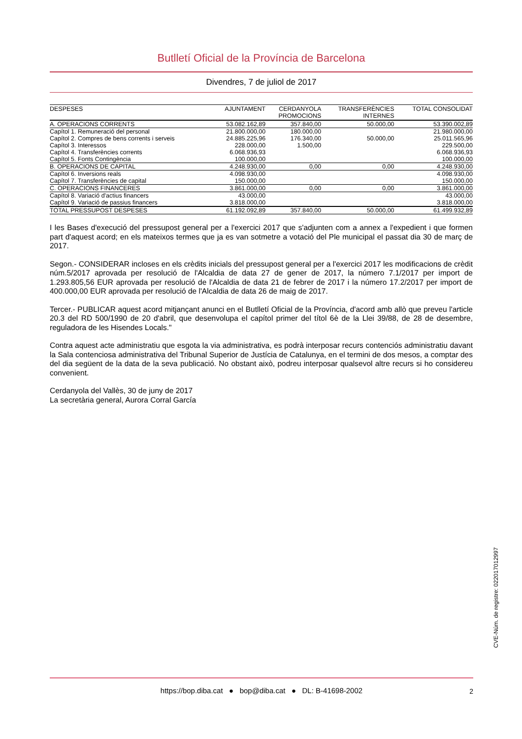Butlletí Oficial de la Província de Barcelona
Divendres, 7 de juliol de 2017
| DESPESES | AJUNTAMENT | CERDANYOLA PROMOCIONS | TRANSFERÈNCIES INTERNES | TOTAL CONSOLIDAT |
| --- | --- | --- | --- | --- |
| A. OPERACIONS CORRENTS | 53.082.162,89 | 357.840,00 | 50.000,00 | 53.390.002,89 |
| Capítol 1. Remuneració del personal | 21.800.000,00 | 180.000,00 | | 21.980.000,00 |
| Capítol 2. Compres de bens corrents i serveis | 24.885.225,96 | 176.340,00 | 50.000,00 | 25.011.565,96 |
| Capítol 3. Interessos | 228.000,00 | 1.500,00 | | 229.500,00 |
| Capítol 4. Transferències corrents | 6.068.936,93 | | | 6.068.936,93 |
| Capítol 5. Fonts Contingència | 100.000,00 | | | 100.000,00 |
| B. OPERACIONS DE CAPITAL | 4.248.930,00 | 0,00 | 0,00 | 4.248.930,00 |
| Capítol 6. Inversions reals | 4.098.930,00 | | | 4.098.930,00 |
| Capítol 7. Transferències de capital | 150.000,00 | | | 150.000,00 |
| C. OPERACIONS FINANCERES | 3.861.000,00 | 0,00 | 0,00 | 3.861.000,00 |
| Capítol 8. Variació d'actius financers | 43.000,00 | | | 43.000,00 |
| Capítol 9. Variació de passius financers | 3.818.000,00 | | | 3.818.000,00 |
| TOTAL PRESSUPOST DESPESES | 61.192.092,89 | 357.840,00 | 50.000,00 | 61.499.932,89 |
I les Bases d'execució del pressupost general per a l'exercici 2017 que s'adjunten com a annex a l'expedient i que formen part d'aquest acord; en els mateixos termes que ja es van sotmetre a votació del Ple municipal el passat dia 30 de març de 2017.
Segon.- CONSIDERAR incloses en els crèdits inicials del pressupost general per a l'exercici 2017 les modificacions de crèdit núm.5/2017 aprovada per resolució de l'Alcaldia de data 27 de gener de 2017, la número 7.1/2017 per import de 1.293.805,56 EUR aprovada per resolució de l'Alcaldia de data 21 de febrer de 2017 i la número 17.2/2017 per import de 400.000,00 EUR aprovada per resolució de l'Alcaldia de data 26 de maig de 2017.
Tercer.- PUBLICAR aquest acord mitjançant anunci en el Butlletí Oficial de la Província, d'acord amb allò que preveu l'article 20.3 del RD 500/1990 de 20 d'abril, que desenvolupa el capítol primer del títol 6è de la Llei 39/88, de 28 de desembre, reguladora de les Hisendes Locals."
Contra aquest acte administratiu que esgota la via administrativa, es podrà interposar recurs contenciós administratiu davant la Sala contenciosa administrativa del Tribunal Superior de Justícia de Catalunya, en el termini de dos mesos, a comptar des del dia següent de la data de la seva publicació. No obstant això, podreu interposar qualsevol altre recurs si ho considereu convenient.
Cerdanyola del Vallès, 30 de juny de 2017
La secretària general, Aurora Corral García
CVE-Núm. de registre: 022017012997
https://bop.diba.cat ● bop@diba.cat ● DL: B-41698-2002
2